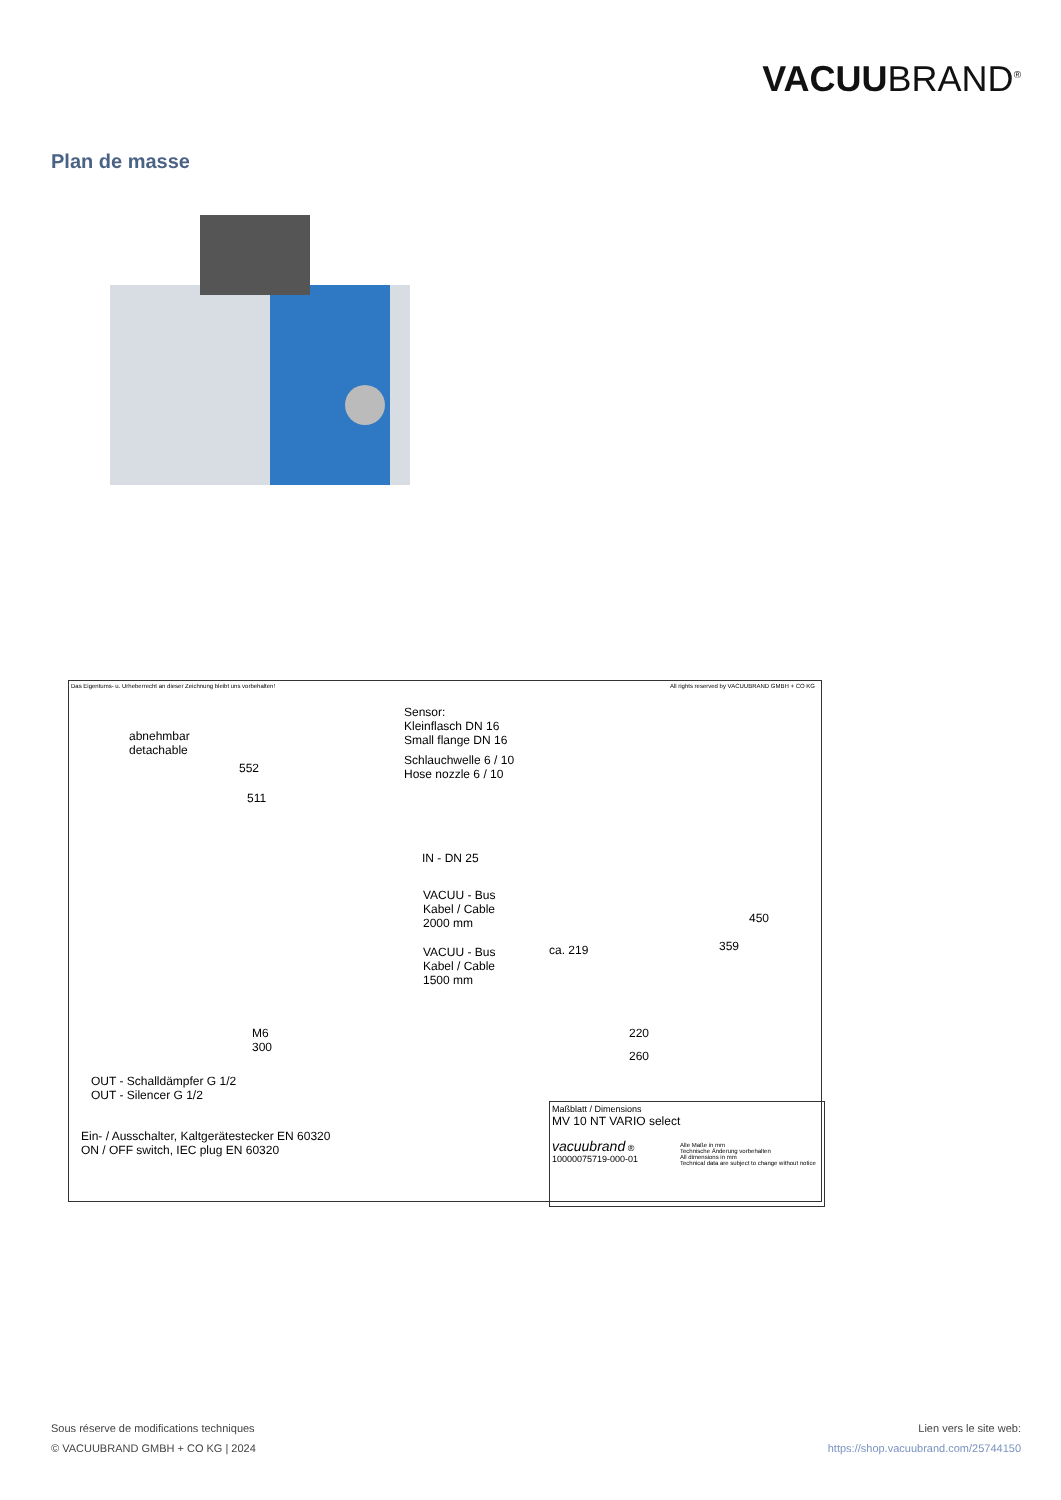VACUUBRAND<sup>®</sup>
Plan de masse
Das Eigentums- u. Urheberrecht an dieser Zeichnung bleibt uns vorbehalten!
All rights reserved by VACUUBRAND GMBH + CO KG
abnehmbar
detachable
Sensor:
Kleinflasch DN 16
Small flange DN 16
Schlauchwelle 6 / 10
Hose nozzle 6 / 10
552
511
IN - DN 25
VACUU - Bus
Kabel / Cable
2000 mm
VACUU - Bus
Kabel / Cable
1500 mm
M6
300
220
260
ca. 219 359
450
OUT - Schalldämpfer G 1/2
OUT - Silencer G 1/2
Ein- / Ausschalter, Kaltgerätestecker EN 60320
ON / OFF switch, IEC plug EN 60320
Maßblatt / Dimensions
MV 10 NT VARIO select
vacuubrand ®
10000075719-000-01
Alle Maße in mm
Technische Änderung vorbehalten
All dimensions in mm
Technical data are subject to change without notice
Sous réserve de modifications techniques
© VACUUBRAND GMBH + CO KG | 2024
Lien vers le site web:
https://shop.vacuubrand.com/25744150